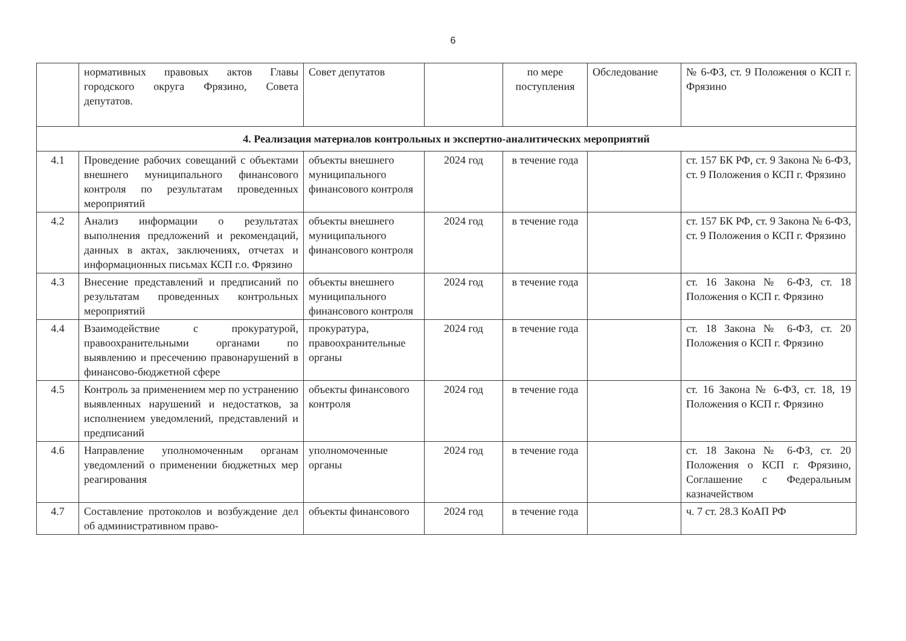6
| | нормативных правовых актов Главы городского округа Фрязино, Совета депутатов. | Совет депутатов | | по мере поступления | Обследование | № 6-ФЗ, ст. 9 Положения о КСП г. Фрязино |
| 4. Реализация материалов контрольных и экспертно-аналитических мероприятий | | | | | | |
| 4.1 | Проведение рабочих совещаний с объектами внешнего муниципального финансового контроля по результатам проведенных мероприятий | объекты внешнего муниципального финансового контроля | 2024 год | в течение года | | ст. 157 БК РФ, ст. 9 Закона № 6-ФЗ, ст. 9 Положения о КСП г. Фрязино |
| 4.2 | Анализ информации о результатах выполнения предложений и рекомендаций, данных в актах, заключениях, отчетах и информационных письмах КСП г.о. Фрязино | объекты внешнего муниципального финансового контроля | 2024 год | в течение года | | ст. 157 БК РФ, ст. 9 Закона № 6-ФЗ, ст. 9 Положения о КСП г. Фрязино |
| 4.3 | Внесение представлений и предписаний по результатам проведенных контрольных мероприятий | объекты внешнего муниципального финансового контроля | 2024 год | в течение года | | ст. 16 Закона № 6-ФЗ, ст. 18 Положения о КСП г. Фрязино |
| 4.4 | Взаимодействие с прокуратурой, правоохранительными органами по выявлению и пресечению правонарушений в финансово-бюджетной сфере | прокуратура, правоохранительные органы | 2024 год | в течение года | | ст. 18 Закона № 6-ФЗ, ст. 20 Положения о КСП г. Фрязино |
| 4.5 | Контроль за применением мер по устранению выявленных нарушений и недостатков, за исполнением уведомлений, представлений и предписаний | объекты финансового контроля | 2024 год | в течение года | | ст. 16 Закона № 6-ФЗ, ст. 18, 19 Положения о КСП г. Фрязино |
| 4.6 | Направление уполномоченным органам уведомлений о применении бюджетных мер реагирования | уполномоченные органы | 2024 год | в течение года | | ст. 18 Закона № 6-ФЗ, ст. 20 Положения о КСП г. Фрязино, Соглашение с Федеральным казначейством |
| 4.7 | Составление протоколов и возбуждение дел об административном право- | объекты финансового | 2024 год | в течение года | | ч. 7 ст. 28.3 КоАП РФ |